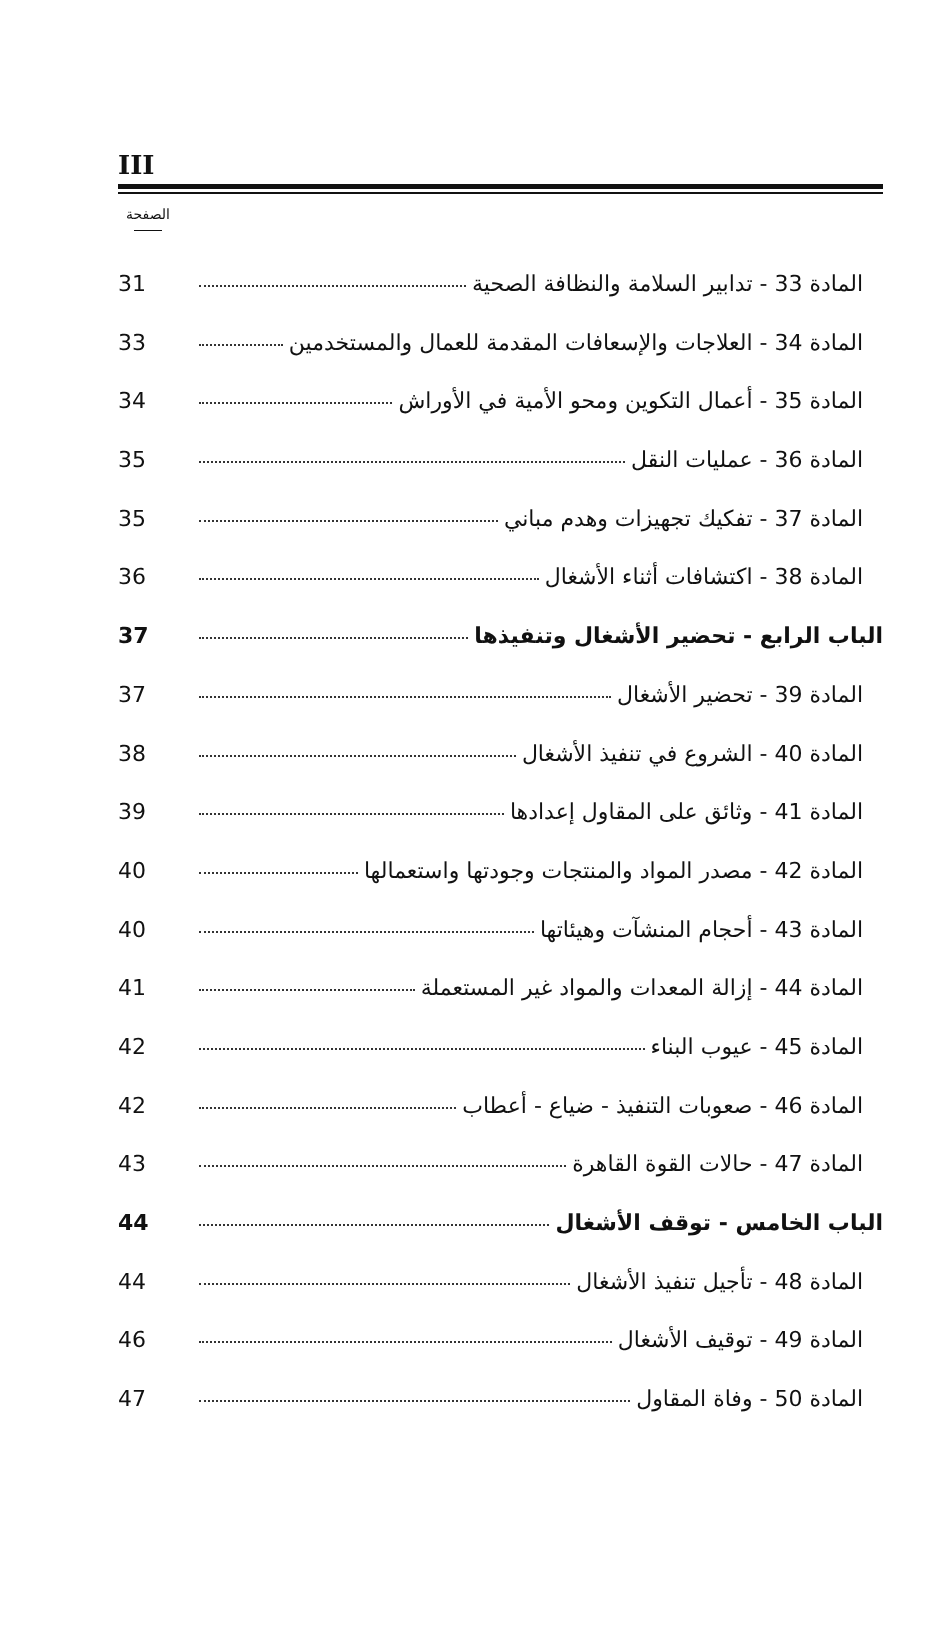III
الصفحة
المادة 33 - تدابير السلامة والنظافة الصحية 31
المادة 34 - العلاجات والإسعافات المقدمة للعمال والمستخدمين 33
المادة 35 - أعمال التكوين ومحو الأمية في الأوراش 34
المادة 36 - عمليات النقل 35
المادة 37 - تفكيك تجهيزات وهدم مباني 35
المادة 38 - اكتشافات أثناء الأشغال 36
الباب الرابع - تحضير الأشغال وتنفيذها 37
المادة 39 - تحضير الأشغال 37
المادة 40 - الشروع في تنفيذ الأشغال 38
المادة 41 - وثائق على المقاول إعدادها 39
المادة 42 - مصدر المواد والمنتجات وجودتها واستعمالها 40
المادة 43 - أحجام المنشآت وهيئاتها 40
المادة 44 - إزالة المعدات والمواد غير المستعملة 41
المادة 45 - عيوب البناء 42
المادة 46 - صعوبات التنفيذ - ضياع - أعطاب 42
المادة 47 - حالات القوة القاهرة 43
الباب الخامس - توقف الأشغال 44
المادة 48 - تأجيل تنفيذ الأشغال 44
المادة 49 - توقيف الأشغال 46
المادة 50 - وفاة المقاول 47